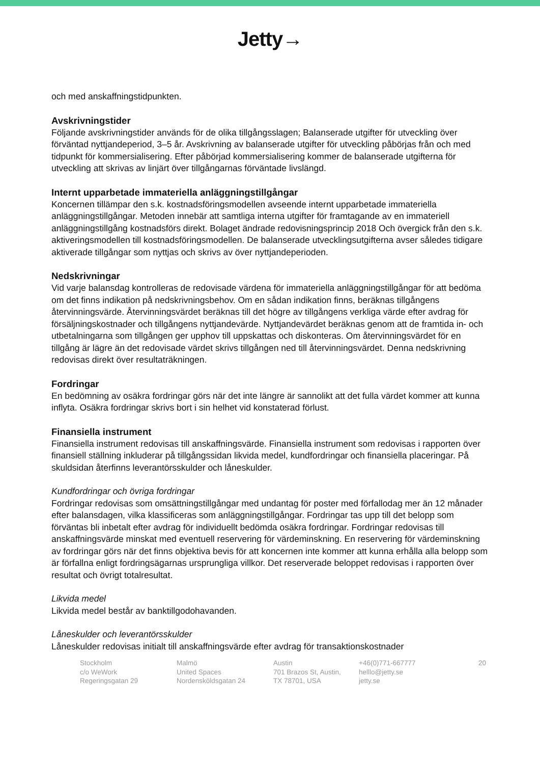Jetty→
och med anskaffningstidpunkten.
Avskrivningstider
Följande avskrivningstider används för de olika tillgångsslagen; Balanserade utgifter för utveckling över förväntad nyttjandeperiod, 3–5 år. Avskrivning av balanserade utgifter för utveckling påbörjas från och med tidpunkt för kommersialisering. Efter påbörjad kommersialisering kommer de balanserade utgifterna för utveckling att skrivas av linjärt över tillgångarnas förväntade livslängd.
Internt upparbetade immateriella anläggningstillgångar
Koncernen tillämpar den s.k. kostnadsföringsmodellen avseende internt upparbetade immateriella anläggningstillgångar. Metoden innebär att samtliga interna utgifter för framtagande av en immateriell anläggningstillgång kostnadsförs direkt. Bolaget ändrade redovisningsprincip 2018 Och övergick från den s.k. aktiveringsmodellen till kostnadsföringsmodellen. De balanserade utvecklingsutgifterna avser således tidigare aktiverade tillgångar som nyttjas och skrivs av över nyttjandeperioden.
Nedskrivningar
Vid varje balansdag kontrolleras de redovisade värdena för immateriella anläggningstillgångar för att bedöma om det finns indikation på nedskrivningsbehov. Om en sådan indikation finns, beräknas tillgångens återvinningsvärde. Återvinningsvärdet beräknas till det högre av tillgångens verkliga värde efter avdrag för försäljningskostnader och tillgångens nyttjandevärde. Nyttjandevärdet beräknas genom att de framtida in- och utbetalningarna som tillgången ger upphov till uppskattas och diskonteras. Om återvinningsvärdet för en tillgång är lägre än det redovisade värdet skrivs tillgången ned till återvinningsvärdet. Denna nedskrivning redovisas direkt över resultaträkningen.
Fordringar
En bedömning av osäkra fordringar görs när det inte längre är sannolikt att det fulla värdet kommer att kunna inflyta. Osäkra fordringar skrivs bort i sin helhet vid konstaterad förlust.
Finansiella instrument
Finansiella instrument redovisas till anskaffningsvärde. Finansiella instrument som redovisas i rapporten över finansiell ställning inkluderar på tillgångssidan likvida medel, kundfordringar och finansiella placeringar. På skuldsidan återfinns leverantörsskulder och låneskulder.
Kundfordringar och övriga fordringar
Fordringar redovisas som omsättningstillgångar med undantag för poster med förfallodag mer än 12 månader efter balansdagen, vilka klassificeras som anläggningstillgångar. Fordringar tas upp till det belopp som förväntas bli inbetalt efter avdrag för individuellt bedömda osäkra fordringar. Fordringar redovisas till anskaffningsvärde minskat med eventuell reservering för värdeminskning. En reservering för värdeminskning av fordringar görs när det finns objektiva bevis för att koncernen inte kommer att kunna erhålla alla belopp som är förfallna enligt fordringsägarnas ursprungliga villkor. Det reserverade beloppet redovisas i rapporten över resultat och övrigt totalresultat.
Likvida medel
Likvida medel består av banktillgodohavanden.
Låneskulder och leverantörsskulder
Låneskulder redovisas initialt till anskaffningsvärde efter avdrag för transaktionskostnader
Stockholm
c/o WeWork
Regeringsgatan 29
Malmö
United Spaces
Nordensköldsgatan 24
Austin
701 Brazos St, Austin,
TX 78701, USA
+46(0)771-667777
helllo@jetty.se
jetty.se
20